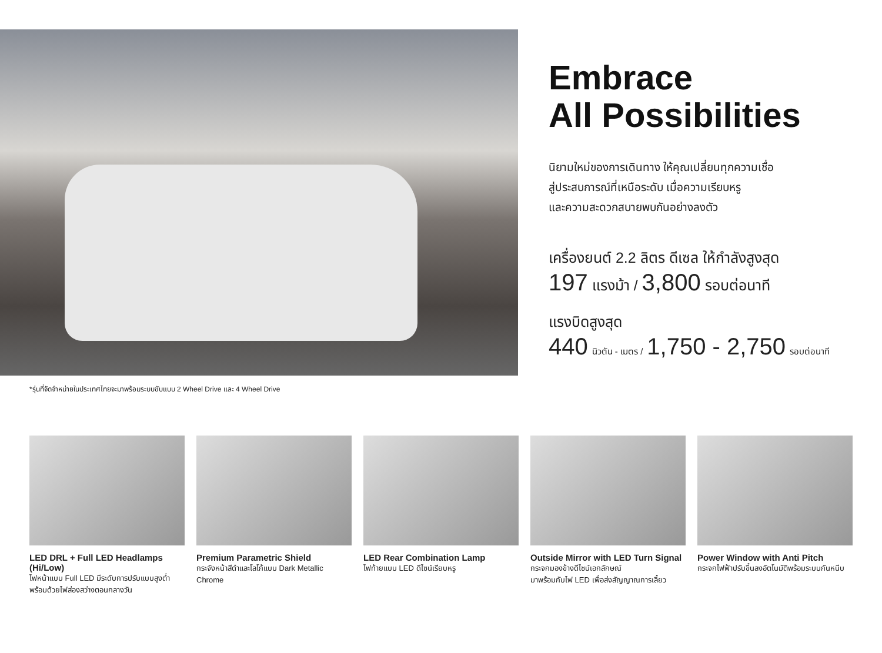Embrace
All Possibilities
นิยามใหม่ของการเดินทาง ให้คุณเปลี่ยนทุกความเชื่อ
สู่ประสบการณ์ที่เหนือระดับ เมื่อความเรียบหรู
และความสะดวกสบายพบกันอย่างลงตัว
เครื่องยนต์ 2.2 ลิตร ดีเซล ให้กำลังสูงสุด
197 แรงม้า / 3,800 รอบต่อนาที
แรงบิดสูงสุด
440 นิวตัน - เมตร / 1,750 - 2,750 รอบต่อนาที
*รุ่นที่จัดจำหน่ายในประเทศไทยจะมาพร้อมระบบขับแบบ 2 Wheel Drive และ 4 Wheel Drive
LED DRL + Full LED Headlamps (Hi/Low)
ไฟหน้าแบบ Full LED มีระดับการปรับแบบสูงต่ำ พร้อมด้วยไฟส่องสว่างตอนกลางวัน
Premium Parametric Shield
กระจังหน้าสีดำและโลโก้แบบ Dark Metallic Chrome
LED Rear Combination Lamp
ไฟท้ายแบบ LED ดีไซน์เรียบหรู
Outside Mirror with LED Turn Signal
กระจกมองข้างดีไซน์เอกลักษณ์
มาพร้อมกับไฟ LED เพื่อส่งสัญญาณการเลี้ยว
Power Window with Anti Pitch
กระจกไฟฟ้าปรับขึ้นลงอัตโนมัติพร้อมระบบกันหนีบ